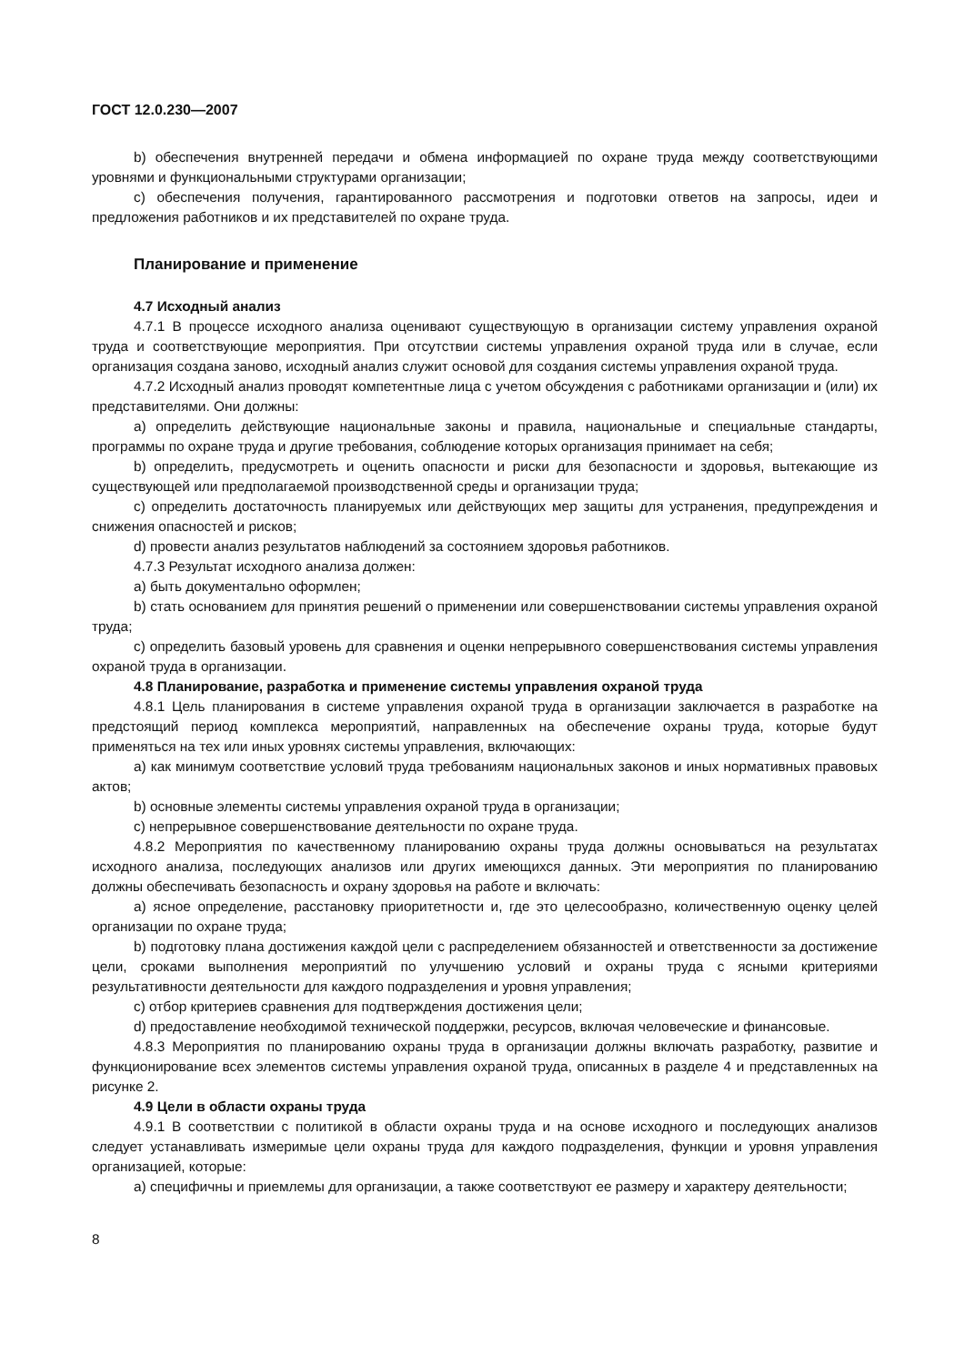ГОСТ 12.0.230—2007
b) обеспечения внутренней передачи и обмена информацией по охране труда между соответствующими уровнями и функциональными структурами организации;
c) обеспечения получения, гарантированного рассмотрения и подготовки ответов на запросы, идеи и предложения работников и их представителей по охране труда.
Планирование и применение
4.7 Исходный анализ
4.7.1 В процессе исходного анализа оценивают существующую в организации систему управления охраной труда и соответствующие мероприятия. При отсутствии системы управления охраной труда или в случае, если организация создана заново, исходный анализ служит основой для создания системы управления охраной труда.
4.7.2 Исходный анализ проводят компетентные лица с учетом обсуждения с работниками организации и (или) их представителями. Они должны:
a) определить действующие национальные законы и правила, национальные и специальные стандарты, программы по охране труда и другие требования, соблюдение которых организация принимает на себя;
b) определить, предусмотреть и оценить опасности и риски для безопасности и здоровья, вытекающие из существующей или предполагаемой производственной среды и организации труда;
c) определить достаточность планируемых или действующих мер защиты для устранения, предупреждения и снижения опасностей и рисков;
d) провести анализ результатов наблюдений за состоянием здоровья работников.
4.7.3 Результат исходного анализа должен:
a) быть документально оформлен;
b) стать основанием для принятия решений о применении или совершенствовании системы управления охраной труда;
c) определить базовый уровень для сравнения и оценки непрерывного совершенствования системы управления охраной труда в организации.
4.8 Планирование, разработка и применение системы управления охраной труда
4.8.1 Цель планирования в системе управления охраной труда в организации заключается в разработке на предстоящий период комплекса мероприятий, направленных на обеспечение охраны труда, которые будут применяться на тех или иных уровнях системы управления, включающих:
a) как минимум соответствие условий труда требованиям национальных законов и иных нормативных правовых актов;
b) основные элементы системы управления охраной труда в организации;
c) непрерывное совершенствование деятельности по охране труда.
4.8.2 Мероприятия по качественному планированию охраны труда должны основываться на результатах исходного анализа, последующих анализов или других имеющихся данных. Эти мероприятия по планированию должны обеспечивать безопасность и охрану здоровья на работе и включать:
a) ясное определение, расстановку приоритетности и, где это целесообразно, количественную оценку целей организации по охране труда;
b) подготовку плана достижения каждой цели с распределением обязанностей и ответственности за достижение цели, сроками выполнения мероприятий по улучшению условий и охраны труда с ясными критериями результативности деятельности для каждого подразделения и уровня управления;
c) отбор критериев сравнения для подтверждения достижения цели;
d) предоставление необходимой технической поддержки, ресурсов, включая человеческие и финансовые.
4.8.3 Мероприятия по планированию охраны труда в организации должны включать разработку, развитие и функционирование всех элементов системы управления охраной труда, описанных в разделе 4 и представленных на рисунке 2.
4.9 Цели в области охраны труда
4.9.1 В соответствии с политикой в области охраны труда и на основе исходного и последующих анализов следует устанавливать измеримые цели охраны труда для каждого подразделения, функции и уровня управления организацией, которые:
a) специфичны и приемлемы для организации, а также соответствуют ее размеру и характеру деятельности;
8